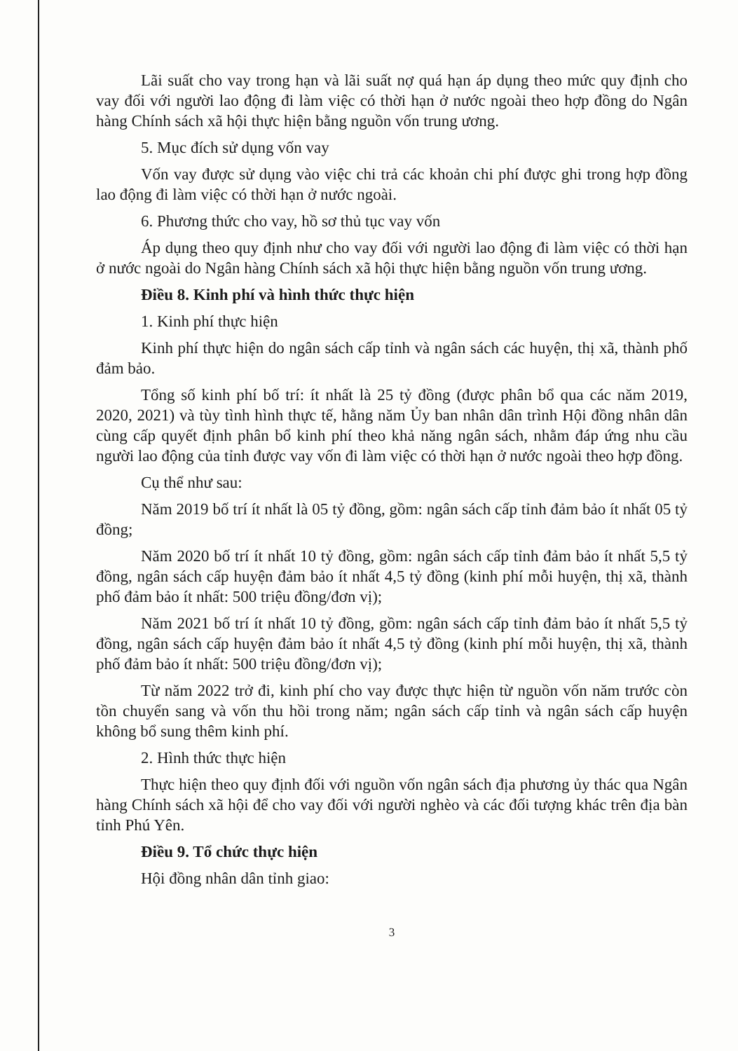Lãi suất cho vay trong hạn và lãi suất nợ quá hạn áp dụng theo mức quy định cho vay đối với người lao động đi làm việc có thời hạn ở nước ngoài theo hợp đồng do Ngân hàng Chính sách xã hội thực hiện bằng nguồn vốn trung ương.
5. Mục đích sử dụng vốn vay
Vốn vay được sử dụng vào việc chi trả các khoản chi phí được ghi trong hợp đồng lao động đi làm việc có thời hạn ở nước ngoài.
6. Phương thức cho vay, hồ sơ thủ tục vay vốn
Áp dụng theo quy định như cho vay đối với người lao động đi làm việc có thời hạn ở nước ngoài do Ngân hàng Chính sách xã hội thực hiện bằng nguồn vốn trung ương.
Điều 8. Kinh phí và hình thức thực hiện
1. Kinh phí thực hiện
Kinh phí thực hiện do ngân sách cấp tỉnh và ngân sách các huyện, thị xã, thành phố đảm bảo.
Tổng số kinh phí bố trí: ít nhất là 25 tỷ đồng (được phân bổ qua các năm 2019, 2020, 2021) và tùy tình hình thực tế, hằng năm Ủy ban nhân dân trình Hội đồng nhân dân cùng cấp quyết định phân bổ kinh phí theo khả năng ngân sách, nhằm đáp ứng nhu cầu người lao động của tỉnh được vay vốn đi làm việc có thời hạn ở nước ngoài theo hợp đồng.
Cụ thể như sau:
Năm 2019 bố trí ít nhất là 05 tỷ đồng, gồm: ngân sách cấp tỉnh đảm bảo ít nhất 05 tỷ đồng;
Năm 2020 bố trí ít nhất 10 tỷ đồng, gồm: ngân sách cấp tỉnh đảm bảo ít nhất 5,5 tỷ đồng, ngân sách cấp huyện đảm bảo ít nhất 4,5 tỷ đồng (kinh phí mỗi huyện, thị xã, thành phố đảm bảo ít nhất: 500 triệu đồng/đơn vị);
Năm 2021 bố trí ít nhất 10 tỷ đồng, gồm: ngân sách cấp tỉnh đảm bảo ít nhất 5,5 tỷ đồng, ngân sách cấp huyện đảm bảo ít nhất 4,5 tỷ đồng (kinh phí mỗi huyện, thị xã, thành phố đảm bảo ít nhất: 500 triệu đồng/đơn vị);
Từ năm 2022 trở đi, kinh phí cho vay được thực hiện từ nguồn vốn năm trước còn tồn chuyển sang và vốn thu hồi trong năm; ngân sách cấp tỉnh và ngân sách cấp huyện không bổ sung thêm kinh phí.
2. Hình thức thực hiện
Thực hiện theo quy định đối với nguồn vốn ngân sách địa phương ủy thác qua Ngân hàng Chính sách xã hội để cho vay đối với người nghèo và các đối tượng khác trên địa bàn tỉnh Phú Yên.
Điều 9. Tổ chức thực hiện
Hội đồng nhân dân tỉnh giao:
3